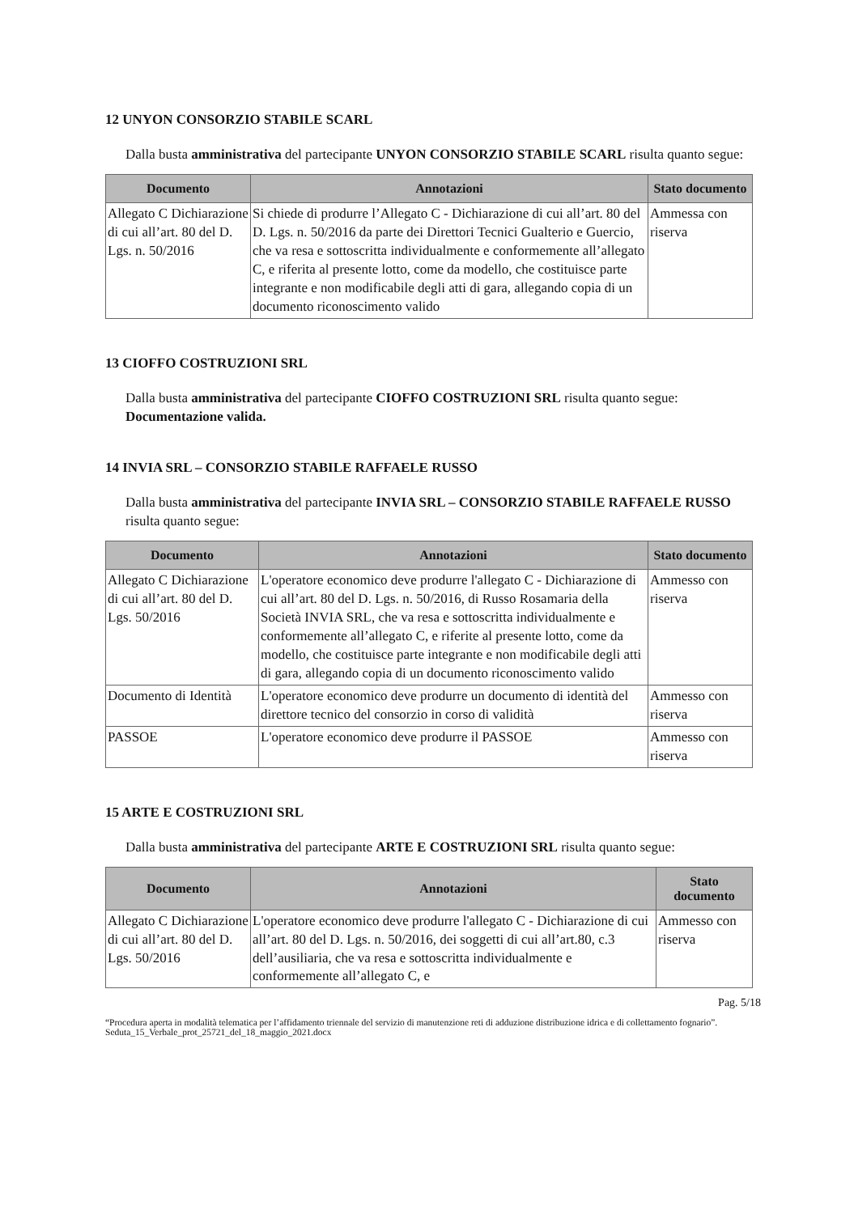12 UNYON CONSORZIO STABILE SCARL
Dalla busta amministrativa del partecipante UNYON CONSORZIO STABILE SCARL risulta quanto segue:
| Documento | Annotazioni | Stato documento |
| --- | --- | --- |
| Allegato C Dichiarazione di cui all’art. 80 del D. Lgs. n. 50/2016 | Si chiede di produrre l’Allegato C - Dichiarazione di cui all’art. 80 del D. Lgs. n. 50/2016 da parte dei Direttori Tecnici Gualterio e Guercio, che va resa e sottoscritta individualmente e conformemente all’allegato C, e riferita al presente lotto, come da modello, che costituisce parte integrante e non modificabile degli atti di gara, allegando copia di un documento riconoscimento valido | Ammessa con riserva |
13 CIOFFO COSTRUZIONI SRL
Dalla busta amministrativa del partecipante CIOFFO COSTRUZIONI SRL risulta quanto segue: Documentazione valida.
14 INVIA SRL – CONSORZIO STABILE RAFFAELE RUSSO
Dalla busta amministrativa del partecipante INVIA SRL – CONSORZIO STABILE RAFFAELE RUSSO risulta quanto segue:
| Documento | Annotazioni | Stato documento |
| --- | --- | --- |
| Allegato C Dichiarazione di cui all’art. 80 del D. Lgs. 50/2016 | L'operatore economico deve produrre l'allegato C - Dichiarazione di cui all’art. 80 del D. Lgs. n. 50/2016, di Russo Rosamaria della Società INVIA SRL, che va resa e sottoscritta individualmente e conformemente all’allegato C, e riferite al presente lotto, come da modello, che costituisce parte integrante e non modificabile degli atti di gara, allegando copia di un documento riconoscimento valido | Ammesso con riserva |
| Documento di Identità | L'operatore economico deve produrre un documento di identità del direttore tecnico del consorzio in corso di validità | Ammesso con riserva |
| PASSOE | L'operatore economico deve produrre il PASSOE | Ammesso con riserva |
15 ARTE E COSTRUZIONI SRL
Dalla busta amministrativa del partecipante ARTE E COSTRUZIONI SRL risulta quanto segue:
| Documento | Annotazioni | Stato documento |
| --- | --- | --- |
| Allegato C Dichiarazione di cui all’art. 80 del D. Lgs. 50/2016 | L'operatore economico deve produrre l'allegato C - Dichiarazione di cui all’art. 80 del D. Lgs. n. 50/2016, dei soggetti di cui all’art.80, c.3 dell’ausiliaria, che va resa e sottoscritta individualmente e conformemente all’allegato C, e | Ammesso con riserva |
Pag. 5/18
“Procedura aperta in modalità telematica per l’affidamento triennale del servizio di manutenzione reti di adduzione distribuzione idrica e di collettamento fognario”. Seduta_15_Verbale_prot_25721_del_18_maggio_2021.docx